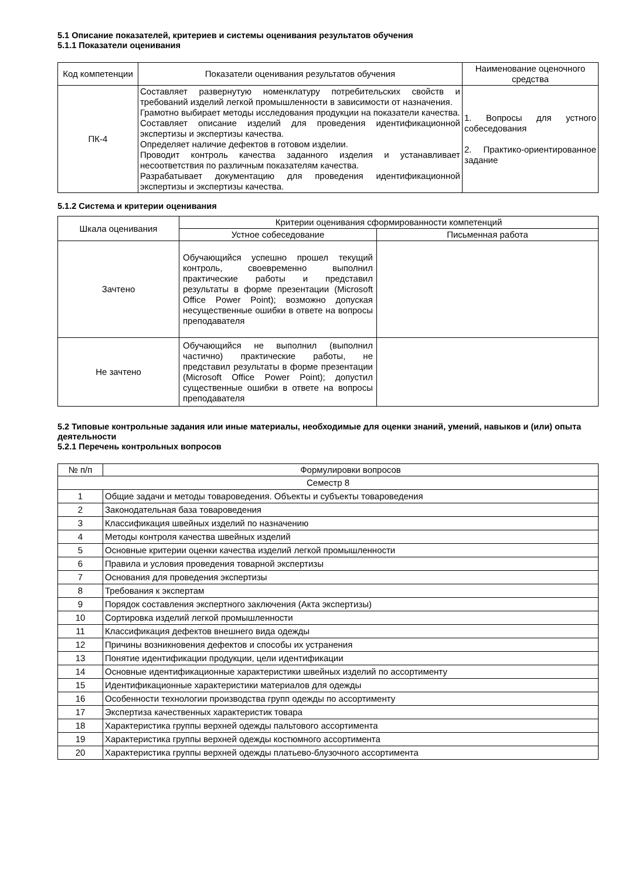5.1 Описание показателей, критериев и системы оценивания результатов обучения
5.1.1 Показатели оценивания
| Код компетенции | Показатели оценивания результатов обучения | Наименование оценочного средства |
| --- | --- | --- |
| ПК-4 | Составляет развернутую номенклатуру потребительских свойств и требований изделий легкой промышленности в зависимости от назначения. Грамотно выбирает методы исследования продукции на показатели качества. Составляет описание изделий для проведения идентификационной экспертизы и экспертизы качества. Определяет наличие дефектов в готовом изделии. Проводит контроль качества заданного изделия и устанавливает несоответствия по различным показателям качества. Разрабатывает документацию для проведения идентификационной экспертизы и экспертизы качества. | 1. Вопросы для устного собеседования 2. Практико-ориентированное задание |
5.1.2 Система и критерии оценивания
| Шкала оценивания | Критерии оценивания сформированности компетенций | |
| --- | --- | --- |
| | Устное собеседование | Письменная работа |
| Зачтено | Обучающийся успешно прошел текущий контроль, своевременно выполнил практические работы и представил результаты в форме презентации (Microsoft Office Power Point); возможно допуская несущественные ошибки в ответе на вопросы преподавателя | |
| Не зачтено | Обучающийся не выполнил (выполнил частично) практические работы, не представил результаты в форме презентации (Microsoft Office Power Point); допустил существенные ошибки в ответе на вопросы преподавателя | |
5.2 Типовые контрольные задания или иные материалы, необходимые для оценки знаний, умений, навыков и (или) опыта деятельности
5.2.1 Перечень контрольных вопросов
| № п/п | Формулировки вопросов |
| --- | --- |
| Семестр 8 | |
| 1 | Общие задачи и методы товароведения. Объекты и субъекты товароведения |
| 2 | Законодательная база товароведения |
| 3 | Классификация швейных изделий по назначению |
| 4 | Методы контроля качества швейных изделий |
| 5 | Основные критерии оценки качества изделий легкой промышленности |
| 6 | Правила и условия проведения товарной экспертизы |
| 7 | Основания для проведения экспертизы |
| 8 | Требования к экспертам |
| 9 | Порядок составления экспертного заключения (Акта экспертизы) |
| 10 | Сортировка изделий легкой промышленности |
| 11 | Классификация дефектов внешнего вида одежды |
| 12 | Причины возникновения дефектов и способы их устранения |
| 13 | Понятие идентификации продукции, цели идентификации |
| 14 | Основные идентификационные характеристики швейных изделий по ассортименту |
| 15 | Идентификационные характеристики материалов для одежды |
| 16 | Особенности технологии производства групп одежды по ассортименту |
| 17 | Экспертиза качественных характеристик товара |
| 18 | Характеристика группы верхней одежды пальтового ассортимента |
| 19 | Характеристика группы верхней одежды костюмного ассортимента |
| 20 | Характеристика группы верхней одежды платьево-блузочного ассортимента |